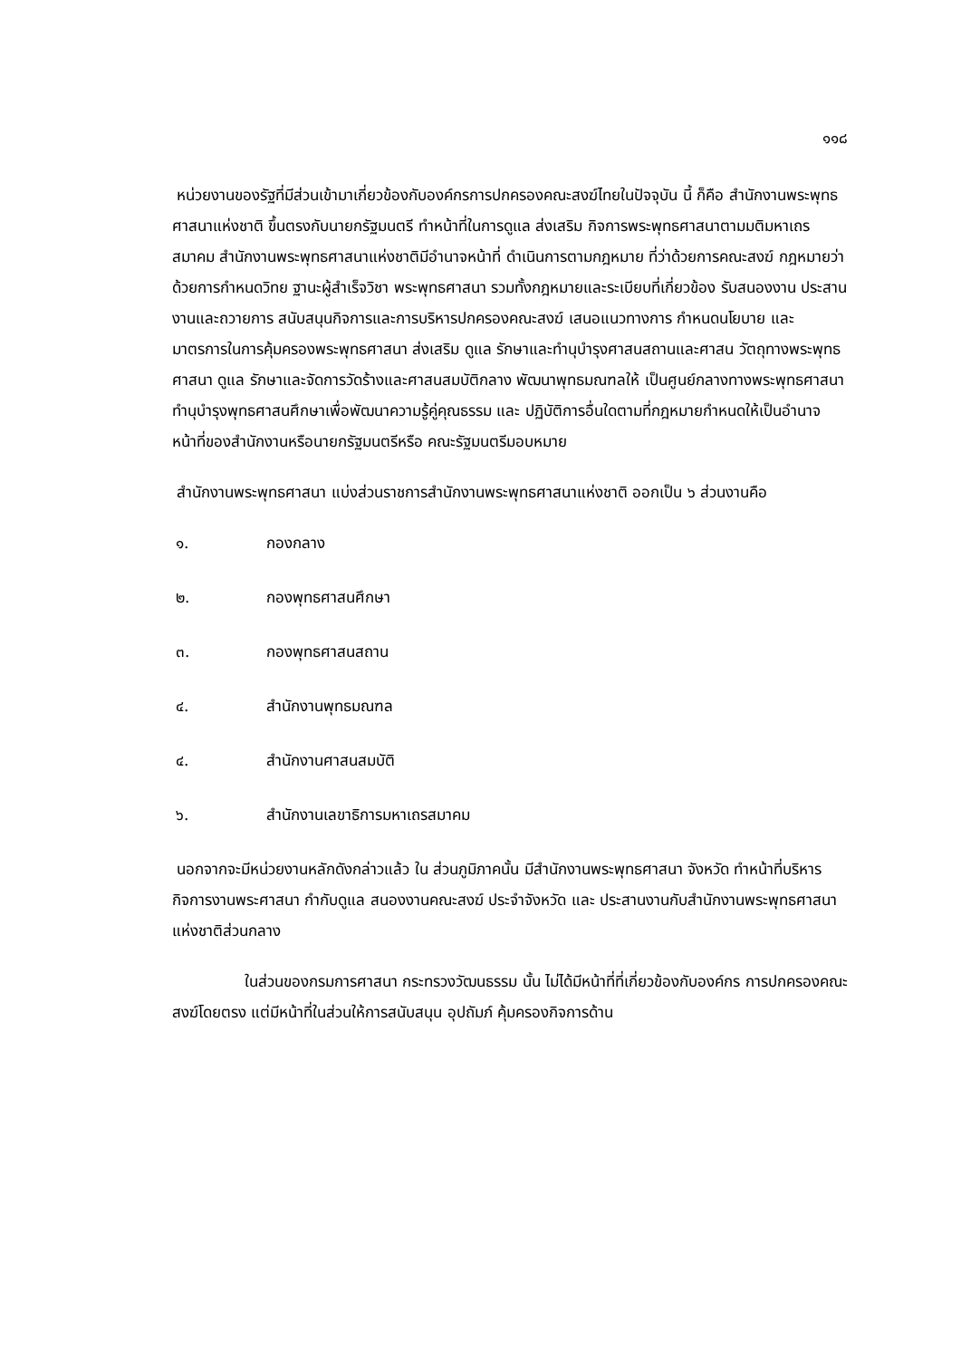๑๑๘
หน่วยงานของรัฐที่มีส่วนเข้ามาเกี่ยวข้องกับองค์กรการปกครองคณะสงฆ์ไทยในปัจจุบัน นี้ ก็คือ สำนักงานพระพุทธศาสนาแห่งชาติ ขึ้นตรงกับนายกรัฐมนตรี ทำหน้าที่ในการดูแล ส่งเสริม กิจการพระพุทธศาสนาตามมติมหาเถรสมาคม สำนักงานพระพุทธศาสนาแห่งชาติมีอำนาจหน้าที่ ดำเนินการตามกฎหมาย ที่ว่าด้วยการคณะสงฆ์ กฎหมายว่าด้วยการกำหนดวิทย ฐานะผู้สำเร็จวิชา พระพุทธศาสนา รวมทั้งกฎหมายและระเบียบที่เกี่ยวข้อง รับสนองงาน ประสานงานและถวายการ สนับสนุนกิจการและการบริหารปกครองคณะสงฆ์ เสนอแนวทางการ กำหนดนโยบาย และ มาตรการในการคุ้มครองพระพุทธศาสนา ส่งเสริม ดูแล รักษาและทำนุบำรุงศาสนสถานและศาสน วัตถุทางพระพุทธศาสนา ดูแล รักษาและจัดการวัดร้างและศาสนสมบัติกลาง พัฒนาพุทธมณฑลให้ เป็นศูนย์กลางทางพระพุทธศาสนา ทำนุบำรุงพุทธศาสนศึกษาเพื่อพัฒนาความรู้คู่คุณธรรม และ ปฏิบัติการอื่นใดตามที่กฎหมายกำหนดให้เป็นอำนาจหน้าที่ของสำนักงานหรือนายกรัฐมนตรีหรือ คณะรัฐมนตรีมอบหมาย
สำนักงานพระพุทธศาสนา แบ่งส่วนราชการสำนักงานพระพุทธศาสนาแห่งชาติ ออกเป็น ๖ ส่วนงานคือ
๑. กองกลาง
๒. กองพุทธศาสนศึกษา
๓. กองพุทธศาสนสถาน
๔. สำนักงานพุทธมณฑล
๔. สำนักงานศาสนสมบัติ
๖. สำนักงานเลขาธิการมหาเถรสมาคม
นอกจากจะมีหน่วยงานหลักดังกล่าวแล้ว ใน ส่วนภูมิภาคนั้น มีสำนักงานพระพุทธศาสนา จังหวัด ทำหน้าที่บริหารกิจการงานพระศาสนา กำกับดูแล สนองงานคณะสงฆ์ ประจำจังหวัด และ ประสานงานกับสำนักงานพระพุทธศาสนาแห่งชาติส่วนกลาง
ในส่วนของกรมการศาสนา กระทรวงวัฒนธรรม นั้น ไม่ได้มีหน้าที่ที่เกี่ยวข้องกับองค์กร การปกครองคณะสงฆ์โดยตรง แต่มีหน้าที่ในส่วนให้การสนับสนุน อุปถัมภ์ คุ้มครองกิจการด้าน